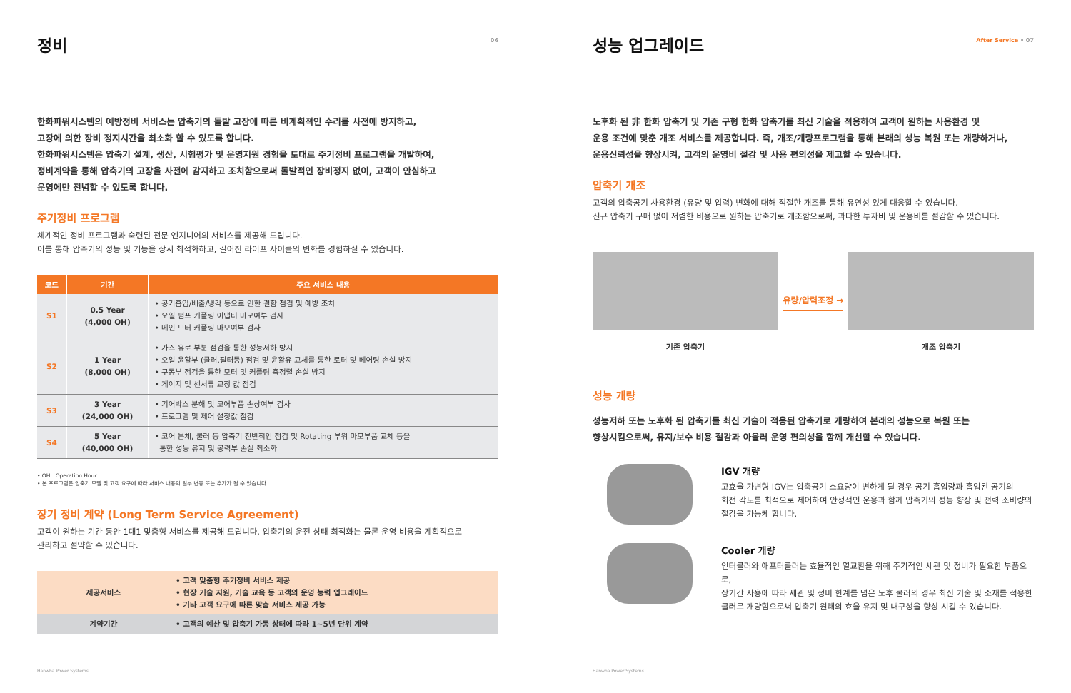정비
06
한화파워시스템의 예방정비 서비스는 압축기의 돌발 고장에 따른 비계획적인 수리를 사전에 방지하고,
고장에 의한 장비 정지시간을 최소화 할 수 있도록 합니다.
한화파워시스템은 압축기 설계, 생산, 시험평가 및 운영지원 경험을 토대로 주기정비 프로그램을 개발하여,
정비계약을 통해 압축기의 고장을 사전에 감지하고 조치함으로써 돌발적인 장비정지 없이, 고객이 안심하고
운영에만 전념할 수 있도록 합니다.
주기정비 프로그램
체계적인 정비 프로그램과 숙련된 전문 엔지니어의 서비스를 제공해 드립니다.
이를 통해 압축기의 성능 및 기능을 상시 최적화하고, 길어진 라이프 사이클의 변화를 경험하실 수 있습니다.
| 코드 | 기간 | 주요 서비스 내용 |
| --- | --- | --- |
| S1 | 0.5 Year (4,000 OH) | • 공기흡입/배출/냉각 등으로 인한 결함 점검 및 예방 조치 • 오일 펌프 커플링 어댑터 마모여부 검사 • 메인 모터 커플링 마모여부 검사 |
| S2 | 1 Year (8,000 OH) | • 가스 유로 부분 점검을 통한 성능저하 방지 • 오일 윤활부 (쿨러,필터등) 점검 및 윤활유 교체를 통한 로터 및 베어링 손실 방지 • 구동부 점검을 통한 모터 및 커플링 축정렬 손실 방지 • 게이지 및 센서류 교정 값 점검 |
| S3 | 3 Year (24,000 OH) | • 기어박스 분해 및 코어부품 손상여부 검사 • 프로그램 및 제어 설정값 점검 |
| S4 | 5 Year (40,000 OH) | • 코어 본체, 쿨러 등 압축기 전반적인 점검 및 Rotating 부위 마모부품 교체 등을 통한 성능 유지 및 공력부 손실 최소화 |
• OH : Operation Hour
• 본 프로그램은 압축기 모델 및 고객 요구에 따라 서비스 내용의 일부 변동 또는 추가가 될 수 있습니다.
장기 정비 계약 (Long Term Service Agreement)
고객이 원하는 기간 동안 1대1 맞춤형 서비스를 제공해 드립니다. 압축기의 운전 상태 최적화는 물론 운영 비용을 계획적으로
관리하고 절약할 수 있습니다.
| 제공서비스 | • 고객 맞춤형 주기정비 서비스 제공 • 현장 기술 지원, 기술 교육 등 고객의 운영 능력 업그레이드 • 기타 고객 요구에 따른 맞춤 서비스 제공 가능 |
| 계약기간 | • 고객의 예산 및 압축기 가동 상태에 따라 1~5년 단위 계약 |
Hanwha Power Systems
성능 업그레이드
After Service • 07
노후화 된 非 한화 압축기 및 기존 구형 한화 압축기를 최신 기술을 적용하여 고객이 원하는 사용환경 및
운용 조건에 맞춘 개조 서비스를 제공합니다. 즉, 개조/개량프로그램을 통해 본래의 성능 복원 또는 개량하거나,
운용신뢰성을 향상시켜, 고객의 운영비 절감 및 사용 편의성을 제고할 수 있습니다.
압축기 개조
고객의 압축공기 사용환경 (유량 및 압력) 변화에 대해 적절한 개조를 통해 유연성 있게 대응할 수 있습니다.
신규 압축기 구매 없이 저렴한 비용으로 원하는 압축기로 개조함으로써, 과다한 투자비 및 운용비를 절감할 수 있습니다.
기존 압축기 유량/압력조정 → 개조 압축기
성능 개량
성능저하 또는 노후화 된 압축기를 최신 기술이 적용된 압축기로 개량하여 본래의 성능으로 복원 또는
향상시킴으로써, 유지/보수 비용 절감과 아울러 운영 편의성을 함께 개선할 수 있습니다.
IGV 개량
고효율 가변형 IGV는 압축공기 소요량이 변하게 될 경우 공기 흡입량과 흡입된 공기의
회전 각도를 최적으로 제어하여 안정적인 운용과 함께 압축기의 성능 향상 및 전력 소비량의
절감을 가능케 합니다.
Cooler 개량
인터쿨러와 애프터쿨러는 효율적인 열교환을 위해 주기적인 세관 및 정비가 필요한 부품으로,
장기간 사용에 따라 세관 및 정비 한계를 넘은 노후 쿨러의 경우 최신 기술 및 소재를 적용한
쿨러로 개량함으로써 압축기 원래의 효율 유지 및 내구성을 향상 시킬 수 있습니다.
Hanwha Power Systems